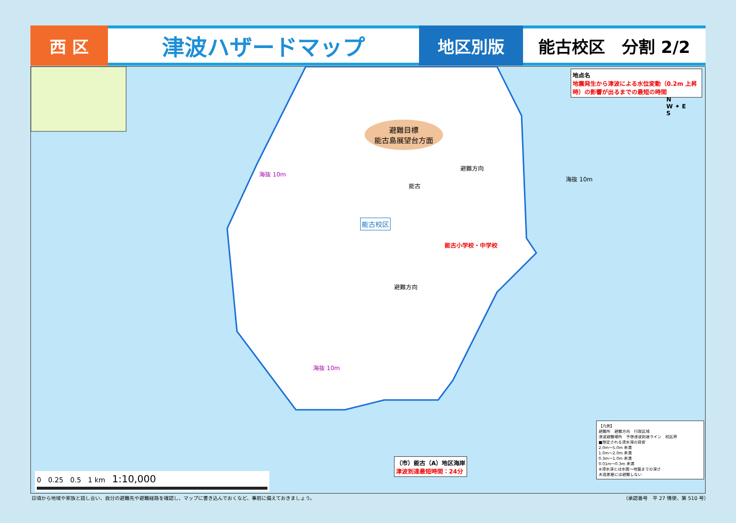西 区
津波ハザードマップ
地区別版
能古校区　分割 2/2
地点名
地震発生から津波による水位変動（0.2m 上昇時）の影響が出るまでの最短の時間
N
W ✦ E
S
避難目標
能古島展望台方面
能古校区
海抜 10m
海抜 10m
海抜 10m
能古
避難方向
避難方向
能古小学校・中学校
（市）能古（A）地区海岸
津波到達最短時間：24分
0　0.25　0.5　1 km　1:10,000
【凡例】
避難所　避難方向　行政区域
津波避難場所　予想津波到達ライン　校区界
■想定される浸水深の目安
2.0m～5.0m 未満
1.0m～2.0m 未満
0.3m～1.0m 未満
0.01m～0.3m 未満
※浸水深とは水面～地盤までの深さ
木造家屋には避難しない
日頃から地域や家族と話し合い、自分の避難先や避難経路を確認し、マップに書き込んでおくなど、事前に備えておきましょう。
（承認番号　平 27 情使、第 510 号）